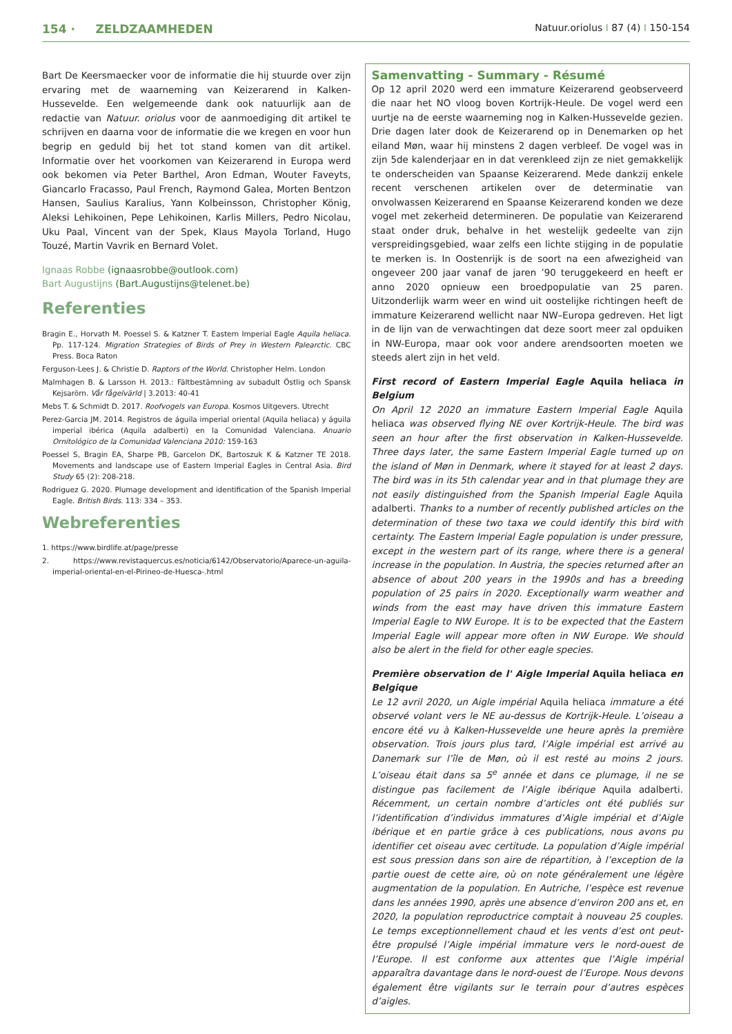154 · ZELDZAAMHEDEN Natuur.oriolus I 87 (4) I 150-154
Bart De Keersmaecker voor de informatie die hij stuurde over zijn ervaring met de waarneming van Keizerarend in Kalken-Hussevelde. Een welgemeende dank ook natuurlijk aan de redactie van Natuur. oriolus voor de aanmoediging dit artikel te schrijven en daarna voor de informatie die we kregen en voor hun begrip en geduld bij het tot stand komen van dit artikel. Informatie over het voorkomen van Keizerarend in Europa werd ook bekomen via Peter Barthel, Aron Edman, Wouter Faveyts, Giancarlo Fracasso, Paul French, Raymond Galea, Morten Bentzon Hansen, Saulius Karalius, Yann Kolbeinsson, Christopher König, Aleksi Lehikoinen, Pepe Lehikoinen, Karlis Millers, Pedro Nicolau, Uku Paal, Vincent van der Spek, Klaus Mayola Torland, Hugo Touzé, Martin Vavrik en Bernard Volet.
Ignaas Robbe (ignaasrobbe@outlook.com)
Bart Augustijns (Bart.Augustijns@telenet.be)
Referenties
Bragin E., Horvath M. Poessel S. & Katzner T. Eastern Imperial Eagle Aquila heliaca. Pp. 117-124. Migration Strategies of Birds of Prey in Western Palearctic. CBC Press. Boca Raton
Ferguson-Lees J. & Christie D. Raptors of the World. Christopher Helm. London
Malmhagen B. & Larsson H. 2013.: Fältbestämning av subadult Östlig och Spansk Kejsarörn. Vår fågelvärld | 3.2013: 40-41
Mebs T. & Schmidt D. 2017. Roofvogels van Europa. Kosmos Uitgevers. Utrecht
Perez-Garcia JM. 2014. Registros de águila imperial oriental (Aquila heliaca) y águila imperial ibérica (Aquila adalberti) en la Comunidad Valenciana. Anuario Ornitológico de la Comunidad Valenciana 2010: 159-163
Poessel S, Bragin EA, Sharpe PB, Garcelon DK, Bartoszuk K & Katzner TE 2018. Movements and landscape use of Eastern Imperial Eagles in Central Asia. Bird Study 65 (2): 208-218.
Rodriguez G. 2020. Plumage development and identification of the Spanish Imperial Eagle. British Birds. 113: 334 – 353.
Webreferenties
1. https://www.birdlife.at/page/presse
2. https://www.revistaquercus.es/noticia/6142/Observatorio/Aparece-un-aguila-imperial-oriental-en-el-Pirineo-de-Huesca-.html
Samenvatting - Summary - Résumé
Op 12 april 2020 werd een immature Keizerarend geobserveerd die naar het NO vloog boven Kortrijk-Heule. De vogel werd een uurtje na de eerste waarneming nog in Kalken-Hussevelde gezien. Drie dagen later dook de Keizerarend op in Denemarken op het eiland Møn, waar hij minstens 2 dagen verbleef. De vogel was in zijn 5de kalenderjaar en in dat verenkleed zijn ze niet gemakkelijk te onderscheiden van Spaanse Keizerarend. Mede dankzij enkele recent verschenen artikelen over de determinatie van onvolwassen Keizerarend en Spaanse Keizerarend konden we deze vogel met zekerheid determineren. De populatie van Keizerarend staat onder druk, behalve in het westelijk gedeelte van zijn verspreidingsgebied, waar zelfs een lichte stijging in de populatie te merken is. In Oostenrijk is de soort na een afwezigheid van ongeveer 200 jaar vanaf de jaren ’90 teruggekeerd en heeft er anno 2020 opnieuw een broedpopulatie van 25 paren. Uitzonderlijk warm weer en wind uit oostelijke richtingen heeft de immature Keizerarend wellicht naar NW–Europa gedreven. Het ligt in de lijn van de verwachtingen dat deze soort meer zal opduiken in NW-Europa, maar ook voor andere arendsoorten moeten we steeds alert zijn in het veld.
First record of Eastern Imperial Eagle Aquila heliaca in Belgium
On April 12 2020 an immature Eastern Imperial Eagle Aquila heliaca was observed flying NE over Kortrijk-Heule. The bird was seen an hour after the first observation in Kalken-Hussevelde. Three days later, the same Eastern Imperial Eagle turned up on the island of Møn in Denmark, where it stayed for at least 2 days. The bird was in its 5th calendar year and in that plumage they are not easily distinguished from the Spanish Imperial Eagle Aquila adalberti. Thanks to a number of recently published articles on the determination of these two taxa we could identify this bird with certainty. The Eastern Imperial Eagle population is under pressure, except in the western part of its range, where there is a general increase in the population. In Austria, the species returned after an absence of about 200 years in the 1990s and has a breeding population of 25 pairs in 2020. Exceptionally warm weather and winds from the east may have driven this immature Eastern Imperial Eagle to NW Europe. It is to be expected that the Eastern Imperial Eagle will appear more often in NW Europe. We should also be alert in the field for other eagle species.
Première observation de l' Aigle Imperial Aquila heliaca en Belgique
Le 12 avril 2020, un Aigle impérial Aquila heliaca immature a été observé volant vers le NE au-dessus de Kortrijk-Heule. L’oiseau a encore été vu à Kalken-Hussevelde une heure après la première observation. Trois jours plus tard, l’Aigle impérial est arrivé au Danemark sur l’île de Møn, où il est resté au moins 2 jours. L’oiseau était dans sa 5<sup>e</sup> année et dans ce plumage, il ne se distingue pas facilement de l’Aigle ibérique Aquila adalberti. Récemment, un certain nombre d’articles ont été publiés sur l’identification d’individus immatures d’Aigle impérial et d’Aigle ibérique et en partie grâce à ces publications, nous avons pu identifier cet oiseau avec certitude. La population d’Aigle impérial est sous pression dans son aire de répartition, à l’exception de la partie ouest de cette aire, où on note généralement une légère augmentation de la population. En Autriche, l’espèce est revenue dans les années 1990, après une absence d’environ 200 ans et, en 2020, la population reproductrice comptait à nouveau 25 couples. Le temps exceptionnellement chaud et les vents d’est ont peut-être propulsé l’Aigle impérial immature vers le nord-ouest de l’Europe. Il est conforme aux attentes que l’Aigle impérial apparaîtra davantage dans le nord-ouest de l’Europe. Nous devons également être vigilants sur le terrain pour d’autres espèces d’aigles.